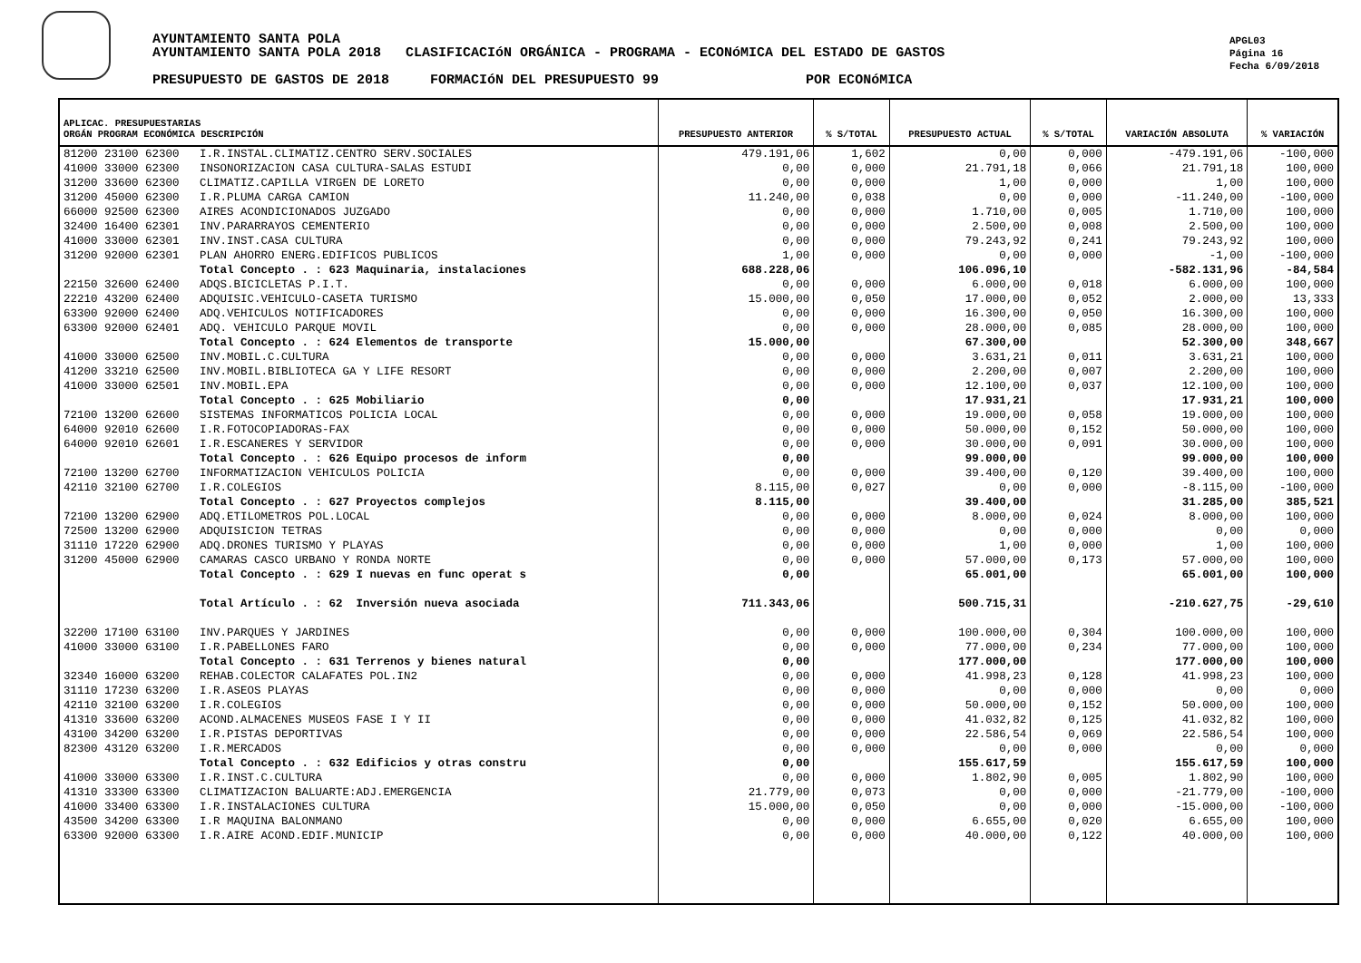AYUNTAMIENTO SANTA POLA
AYUNTAMIENTO SANTA POLA 2018 CLASIFICACIóN ORGÁNICA - PROGRAMA - ECONóMICA DEL ESTADO DE GASTOS
PRESUPUESTO DE GASTOS DE 2018 FORMACIóN DEL PRESUPUESTO 99 POR ECONóMICA
APGL03
Página 16
Fecha 6/09/2018
| APLICAC. PRESUPUESTARIAS ORGÁN PROGRAM ECONÓMICA DESCRIPCIÓN | PRESUPUESTO ANTERIOR | % S/TOTAL | PRESUPUESTO ACTUAL | % S/TOTAL | VARIACIÓN ABSOLUTA | % VARIACIÓN |
| --- | --- | --- | --- | --- | --- | --- |
| 81200 23100 62300 I.R.INSTAL.CLIMATIZ.CENTRO SERV.SOCIALES | 479.191,06 | 1,602 | 0,00 | 0,000 | -479.191,06 | -100,000 |
| 41000 33000 62300 INSONORIZACION CASA CULTURA-SALAS ESTUDI | 0,00 | 0,000 | 21.791,18 | 0,066 | 21.791,18 | 100,000 |
| 31200 33600 62300 CLIMATIZ.CAPILLA VIRGEN DE LORETO | 0,00 | 0,000 | 1,00 | 0,000 | 1,00 | 100,000 |
| 31200 45000 62300 I.R.PLUMA CARGA CAMION | 11.240,00 | 0,038 | 0,00 | 0,000 | -11.240,00 | -100,000 |
| 66000 92500 62300 AIRES ACONDICIONADOS JUZGADO | 0,00 | 0,000 | 1.710,00 | 0,005 | 1.710,00 | 100,000 |
| 32400 16400 62301 INV.PARARRAYOS CEMENTERIO | 0,00 | 0,000 | 2.500,00 | 0,008 | 2.500,00 | 100,000 |
| 41000 33000 62301 INV.INST.CASA CULTURA | 0,00 | 0,000 | 79.243,92 | 0,241 | 79.243,92 | 100,000 |
| 31200 92000 62301 PLAN AHORRO ENERG.EDIFICOS PUBLICOS | 1,00 | 0,000 | 0,00 | 0,000 | -1,00 | -100,000 |
| Total Concepto . : 623 Maquinaria, instalaciones | 688.228,06 | | 106.096,10 | | -582.131,96 | -84,584 |
| 22150 32600 62400 ADQS.BICICLETAS P.I.T. | 0,00 | 0,000 | 6.000,00 | 0,018 | 6.000,00 | 100,000 |
| 22210 43200 62400 ADQUISIC.VEHICULO-CASETA TURISMO | 15.000,00 | 0,050 | 17.000,00 | 0,052 | 2.000,00 | 13,333 |
| 63300 92000 62400 ADQ.VEHICULOS NOTIFICADORES | 0,00 | 0,000 | 16.300,00 | 0,050 | 16.300,00 | 100,000 |
| 63300 92000 62401 ADQ. VEHICULO PARQUE MOVIL | 0,00 | 0,000 | 28.000,00 | 0,085 | 28.000,00 | 100,000 |
| Total Concepto . : 624 Elementos de transporte | 15.000,00 | | 67.300,00 | | 52.300,00 | 348,667 |
| 41000 33000 62500 INV.MOBIL.C.CULTURA | 0,00 | 0,000 | 3.631,21 | 0,011 | 3.631,21 | 100,000 |
| 41200 33210 62500 INV.MOBIL.BIBLIOTECA GA Y LIFE RESORT | 0,00 | 0,000 | 2.200,00 | 0,007 | 2.200,00 | 100,000 |
| 41000 33000 62501 INV.MOBIL.EPA | 0,00 | 0,000 | 12.100,00 | 0,037 | 12.100,00 | 100,000 |
| Total Concepto . : 625 Mobiliario | 0,00 | | 17.931,21 | | 17.931,21 | 100,000 |
| 72100 13200 62600 SISTEMAS INFORMATICOS POLICIA LOCAL | 0,00 | 0,000 | 19.000,00 | 0,058 | 19.000,00 | 100,000 |
| 64000 92010 62600 I.R.FOTOCOPIADORAS-FAX | 0,00 | 0,000 | 50.000,00 | 0,152 | 50.000,00 | 100,000 |
| 64000 92010 62601 I.R.ESCANERES Y SERVIDOR | 0,00 | 0,000 | 30.000,00 | 0,091 | 30.000,00 | 100,000 |
| Total Concepto . : 626 Equipo procesos de inform | 0,00 | | 99.000,00 | | 99.000,00 | 100,000 |
| 72100 13200 62700 INFORMATIZACION VEHICULOS POLICIA | 0,00 | 0,000 | 39.400,00 | 0,120 | 39.400,00 | 100,000 |
| 42110 32100 62700 I.R.COLEGIOS | 8.115,00 | 0,027 | 0,00 | 0,000 | -8.115,00 | -100,000 |
| Total Concepto . : 627 Proyectos complejos | 8.115,00 | | 39.400,00 | | 31.285,00 | 385,521 |
| 72100 13200 62900 ADQ.ETILOMETROS POL.LOCAL | 0,00 | 0,000 | 8.000,00 | 0,024 | 8.000,00 | 100,000 |
| 72500 13200 62900 ADQUISICION TETRAS | 0,00 | 0,000 | 0,00 | 0,000 | 0,00 | 0,000 |
| 31110 17220 62900 ADQ.DRONES TURISMO Y PLAYAS | 0,00 | 0,000 | 1,00 | 0,000 | 1,00 | 100,000 |
| 31200 45000 62900 CAMARAS CASCO URBANO Y RONDA NORTE | 0,00 | 0,000 | 57.000,00 | 0,173 | 57.000,00 | 100,000 |
| Total Concepto . : 629 I nuevas en func operat s | 0,00 | | 65.001,00 | | 65.001,00 | 100,000 |
| Total Artículo . : 62 Inversión nueva asociada | 711.343,06 | | 500.715,31 | | -210.627,75 | -29,610 |
| 32200 17100 63100 INV.PARQUES Y JARDINES | 0,00 | 0,000 | 100.000,00 | 0,304 | 100.000,00 | 100,000 |
| 41000 33000 63100 I.R.PABELLONES FARO | 0,00 | 0,000 | 77.000,00 | 0,234 | 77.000,00 | 100,000 |
| Total Concepto . : 631 Terrenos y bienes natural | 0,00 | | 177.000,00 | | 177.000,00 | 100,000 |
| 32340 16000 63200 REHAB.COLECTOR CALAFATES POL.IN2 | 0,00 | 0,000 | 41.998,23 | 0,128 | 41.998,23 | 100,000 |
| 31110 17230 63200 I.R.ASEOS PLAYAS | 0,00 | 0,000 | 0,00 | 0,000 | 0,00 | 0,000 |
| 42110 32100 63200 I.R.COLEGIOS | 0,00 | 0,000 | 50.000,00 | 0,152 | 50.000,00 | 100,000 |
| 41310 33600 63200 ACOND.ALMACENES MUSEOS FASE I Y II | 0,00 | 0,000 | 41.032,82 | 0,125 | 41.032,82 | 100,000 |
| 43100 34200 63200 I.R.PISTAS DEPORTIVAS | 0,00 | 0,000 | 22.586,54 | 0,069 | 22.586,54 | 100,000 |
| 82300 43120 63200 I.R.MERCADOS | 0,00 | 0,000 | 0,00 | 0,000 | 0,00 | 0,000 |
| Total Concepto . : 632 Edificios y otras constru | 0,00 | | 155.617,59 | | 155.617,59 | 100,000 |
| 41000 33000 63300 I.R.INST.C.CULTURA | 0,00 | 0,000 | 1.802,90 | 0,005 | 1.802,90 | 100,000 |
| 41310 33300 63300 CLIMATIZACION BALUARTE:ADJ.EMERGENCIA | 21.779,00 | 0,073 | 0,00 | 0,000 | -21.779,00 | -100,000 |
| 41000 33400 63300 I.R.INSTALACIONES CULTURA | 15.000,00 | 0,050 | 0,00 | 0,000 | -15.000,00 | -100,000 |
| 43500 34200 63300 I.R MAQUINA BALONMANO | 0,00 | 0,000 | 6.655,00 | 0,020 | 6.655,00 | 100,000 |
| 63300 92000 63300 I.R.AIRE ACOND.EDIF.MUNICIP | 0,00 | 0,000 | 40.000,00 | 0,122 | 40.000,00 | 100,000 |